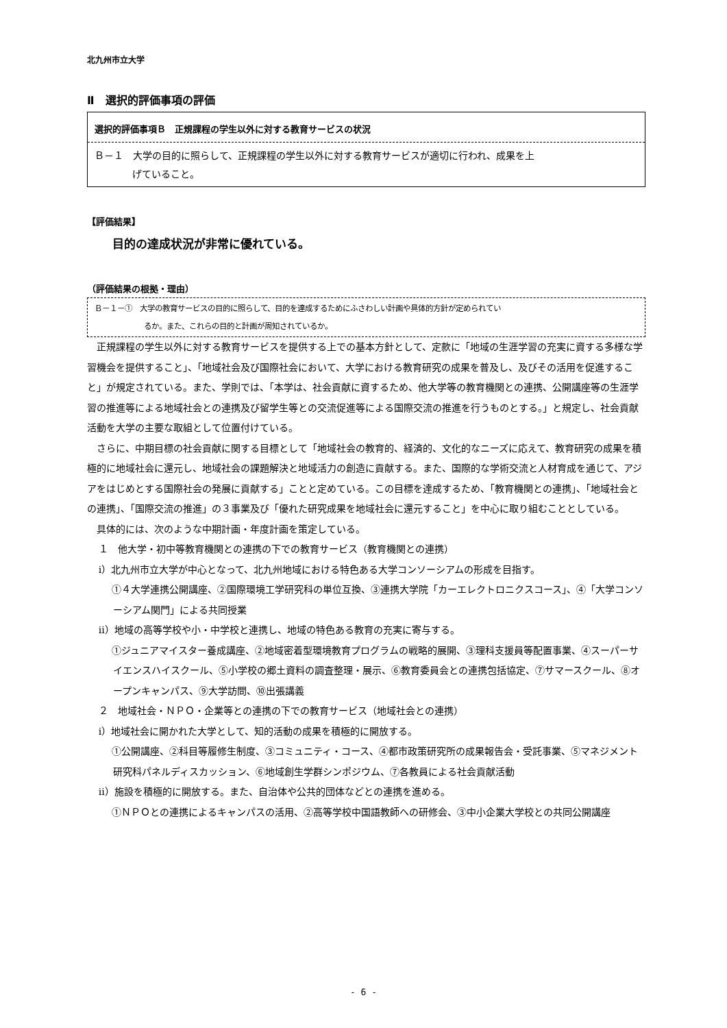北九州市立大学
Ⅱ　選択的評価事項の評価
選択的評価事項Ｂ　正規課程の学生以外に対する教育サービスの状況
Ｂ－１　大学の目的に照らして、正規課程の学生以外に対する教育サービスが適切に行われ、成果を上
げていること。
【評価結果】
目的の達成状況が非常に優れている。
（評価結果の根拠・理由）
Ｂ－１－①　大学の教育サービスの目的に照らして、目的を達成するためにふさわしい計画や具体的方針が定められてい
るか。また、これらの目的と計画が周知されているか。
正規課程の学生以外に対する教育サービスを提供する上での基本方針として、定款に「地域の生涯学習の充実に資する多様な学習機会を提供すること」、「地域社会及び国際社会において、大学における教育研究の成果を普及し、及びその活用を促進すること」が規定されている。また、学則では、「本学は、社会貢献に資するため、他大学等の教育機関との連携、公開講座等の生涯学習の推進等による地域社会との連携及び留学生等との交流促進等による国際交流の推進を行うものとする。」と規定し、社会貢献活動を大学の主要な取組として位置付けている。
さらに、中期目標の社会貢献に関する目標として「地域社会の教育的、経済的、文化的なニーズに応えて、教育研究の成果を積極的に地域社会に還元し、地域社会の課題解決と地域活力の創造に貢献する。また、国際的な学術交流と人材育成を通じて、アジアをはじめとする国際社会の発展に貢献する」ことと定めている。この目標を達成するため、「教育機関との連携」、「地域社会との連携」、「国際交流の推進」の３事業及び「優れた研究成果を地域社会に還元すること」を中心に取り組むこととしている。
具体的には、次のような中期計画・年度計画を策定している。
１　他大学・初中等教育機関との連携の下での教育サービス（教育機関との連携）
ⅰ）北九州市立大学が中心となって、北九州地域における特色ある大学コンソーシアムの形成を目指す。
①４大学連携公開講座、②国際環境工学研究科の単位互換、③連携大学院「カーエレクトロニクスコース」、④「大学コンソーシアム関門」による共同授業
ⅱ）地域の高等学校や小・中学校と連携し、地域の特色ある教育の充実に寄与する。
①ジュニアマイスター養成講座、②地域密着型環境教育プログラムの戦略的展開、③理科支援員等配置事業、④スーパーサイエンスハイスクール、⑤小学校の郷土資料の調査整理・展示、⑥教育委員会との連携包括協定、⑦サマースクール、⑧オープンキャンパス、⑨大学訪問、⑩出張講義
２　地域社会・ＮＰＯ・企業等との連携の下での教育サービス（地域社会との連携）
ⅰ）地域社会に開かれた大学として、知的活動の成果を積極的に開放する。
①公開講座、②科目等履修生制度、③コミュニティ・コース、④都市政策研究所の成果報告会・受託事業、⑤マネジメント研究科パネルディスカッション、⑥地域創生学群シンポジウム、⑦各教員による社会貢献活動
ⅱ）施設を積極的に開放する。また、自治体や公共的団体などとの連携を進める。
①ＮＰＯとの連携によるキャンパスの活用、②高等学校中国語教師への研修会、③中小企業大学校との共同公開講座
- 6 -